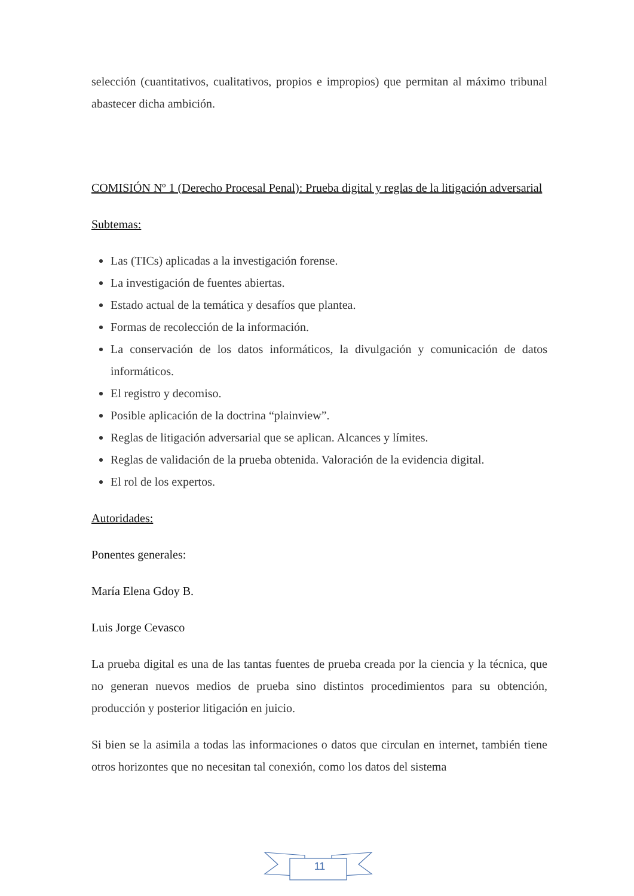selección (cuantitativos, cualitativos, propios e impropios) que permitan al máximo tribunal abastecer dicha ambición.
COMISIÓN Nº 1 (Derecho Procesal Penal): Prueba digital y reglas de la litigación adversarial
Subtemas:
Las (TICs) aplicadas a la investigación forense.
La investigación de fuentes abiertas.
Estado actual de la temática y desafíos que plantea.
Formas de recolección de la información.
La conservación de los datos informáticos, la divulgación y comunicación de datos informáticos.
El registro y decomiso.
Posible aplicación de la doctrina “plainview”.
Reglas de litigación adversarial que se aplican. Alcances y límites.
Reglas de validación de la prueba obtenida. Valoración de la evidencia digital.
El rol de los expertos.
Autoridades:
Ponentes generales:
María Elena Gdoy B.
Luis Jorge Cevasco
La prueba digital es una de las tantas fuentes de prueba creada por la ciencia y la técnica, que no generan nuevos medios de prueba sino distintos procedimientos para su obtención, producción y posterior litigación en juicio.
Si bien se la asimila a todas las informaciones o datos que circulan en internet, también tiene otros horizontes que no necesitan tal conexión, como los datos del sistema
11